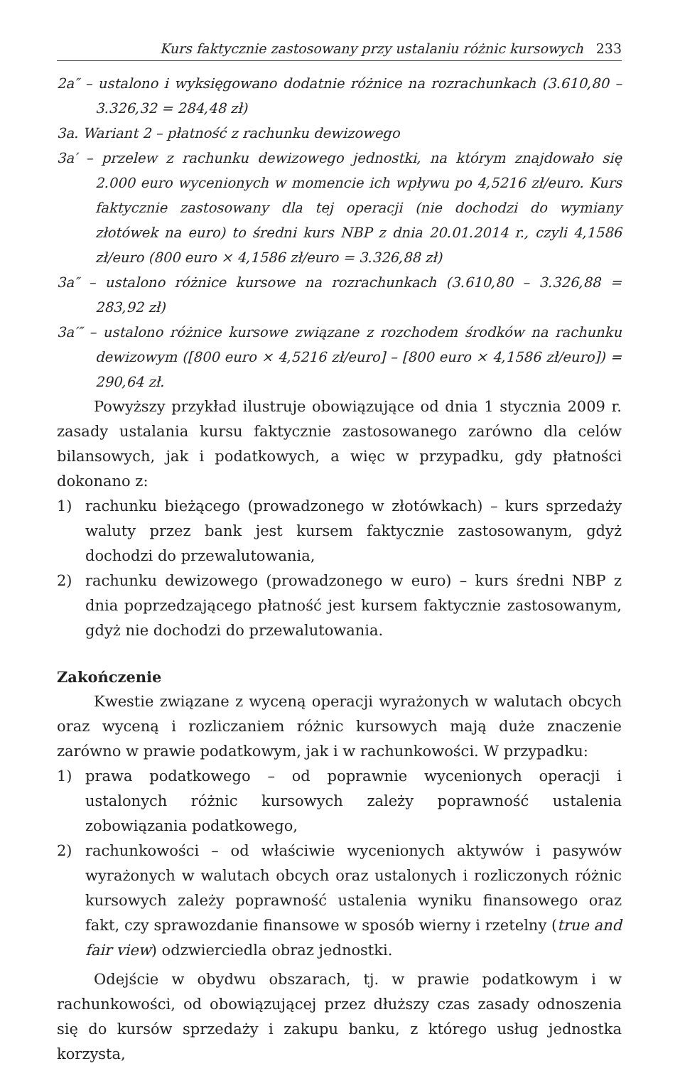Kurs faktycznie zastosowany przy ustalaniu różnic kursowych 233
2a″ – ustalono i wyksięgowano dodatnie różnice na rozrachunkach (3.610,80 – 3.326,32 = 284,48 zł)
3a. Wariant 2 – płatność z rachunku dewizowego
3a′ – przelew z rachunku dewizowego jednostki, na którym znajdowało się 2.000 euro wycenionych w momencie ich wpływu po 4,5216 zł/euro. Kurs faktycznie zastosowany dla tej operacji (nie dochodzi do wymiany złotówek na euro) to średni kurs NBP z dnia 20.01.2014 r., czyli 4,1586 zł/euro (800 euro × 4,1586 zł/euro = 3.326,88 zł)
3a″ – ustalono różnice kursowe na rozrachunkach (3.610,80 – 3.326,88 = 283,92 zł)
3a′″ – ustalono różnice kursowe związane z rozchodem środków na rachunku dewizowym ([800 euro × 4,5216 zł/euro] – [800 euro × 4,1586 zł/euro]) = 290,64 zł.
Powyższy przykład ilustruje obowiązujące od dnia 1 stycznia 2009 r. zasady ustalania kursu faktycznie zastosowanego zarówno dla celów bilansowych, jak i podatkowych, a więc w przypadku, gdy płatności dokonano z:
1) rachunku bieżącego (prowadzonego w złotówkach) – kurs sprzedaży waluty przez bank jest kursem faktycznie zastosowanym, gdyż dochodzi do przewalutowania,
2) rachunku dewizowego (prowadzonego w euro) – kurs średni NBP z dnia poprzedzającego płatność jest kursem faktycznie zastosowanym, gdyż nie dochodzi do przewalutowania.
Zakończenie
Kwestie związane z wyceną operacji wyrażonych w walutach obcych oraz wyceną i rozliczaniem różnic kursowych mają duże znaczenie zarówno w prawie podatkowym, jak i w rachunkowości. W przypadku:
1) prawa podatkowego – od poprawnie wycenionych operacji i ustalonych różnic kursowych zależy poprawność ustalenia zobowiązania podatkowego,
2) rachunkowości – od właściwie wycenionych aktywów i pasywów wyrażonych w walutach obcych oraz ustalonych i rozliczonych różnic kursowych zależy poprawność ustalenia wyniku finansowego oraz fakt, czy sprawozdanie finansowe w sposób wierny i rzetelny (true and fair view) odzwierciedla obraz jednostki.
Odejście w obydwu obszarach, tj. w prawie podatkowym i w rachunkowości, od obowiązującej przez dłuższy czas zasady odnoszenia się do kursów sprzedaży i zakupu banku, z którego usług jednostka korzysta,